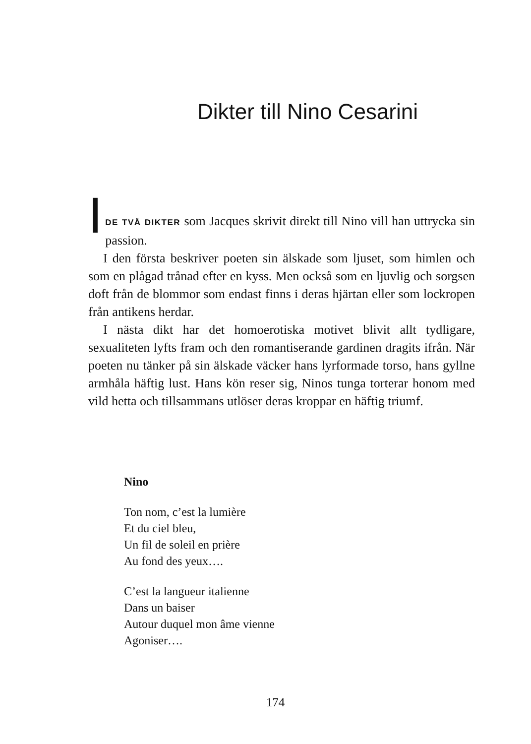Dikter till Nino Cesarini
I
DE TVÅ DIKTER som Jacques skrivit direkt till Nino vill han uttrycka sin passion.
I den första beskriver poeten sin älskade som ljuset, som himlen och som en plågad trånad efter en kyss. Men också som en ljuvlig och sorgsen doft från de blommor som endast finns i deras hjärtan eller som lockropen från antikens herdar.
I nästa dikt har det homoerotiska motivet blivit allt tydligare, sexualiteten lyfts fram och den romantiserande gardinen dragits ifrån. När poeten nu tänker på sin älskade väcker hans lyrformade torso, hans gyllne armhåla häftig lust. Hans kön reser sig, Ninos tunga torterar honom med vild hetta och tillsammans utlöser deras kroppar en häftig triumf.
Nino
Ton nom, c’est la lumière
Et du ciel bleu,
Un fil de soleil en prière
Au fond des yeux….
C’est la langueur italienne
Dans un baiser
Autour duquel mon âme vienne
Agoniser….
174